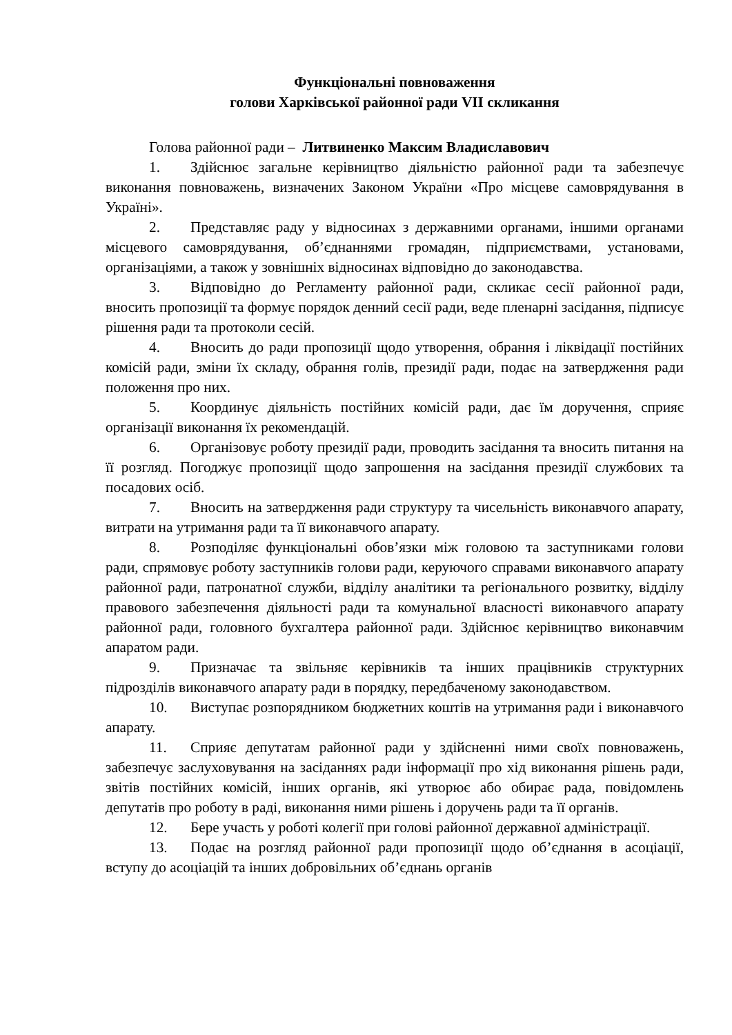Функціональні повноваження
голови Харківської районної ради VII скликання
Голова районної ради – Литвиненко Максим Владиславович
1. Здійснює загальне керівництво діяльністю районної ради та забезпечує виконання повноважень, визначених Законом України «Про місцеве самоврядування в Україні».
2. Представляє раду у відносинах з державними органами, іншими органами місцевого самоврядування, об’єднаннями громадян, підприємствами, установами, організаціями, а також у зовнішніх відносинах відповідно до законодавства.
3. Відповідно до Регламенту районної ради, скликає сесії районної ради, вносить пропозиції та формує порядок денний сесії ради, веде пленарні засідання, підписує рішення ради та протоколи сесій.
4. Вносить до ради пропозиції щодо утворення, обрання і ліквідації постійних комісій ради, зміни їх складу, обрання голів, президії ради, подає на затвердження ради положення про них.
5. Координує діяльність постійних комісій ради, дає їм доручення, сприяє організації виконання їх рекомендацій.
6. Організовує роботу президії ради, проводить засідання та вносить питання на її розгляд. Погоджує пропозиції щодо запрошення на засідання президії службових та посадових осіб.
7. Вносить на затвердження ради структуру та чисельність виконавчого апарату, витрати на утримання ради та її виконавчого апарату.
8. Розподіляє функціональні обов’язки між головою та заступниками голови ради, спрямовує роботу заступників голови ради, керуючого справами виконавчого апарату районної ради, патронатної служби, відділу аналітики та регіонального розвитку, відділу правового забезпечення діяльності ради та комунальної власності виконавчого апарату районної ради, головного бухгалтера районної ради. Здійснює керівництво виконавчим апаратом ради.
9. Призначає та звільняє керівників та інших працівників структурних підрозділів виконавчого апарату ради в порядку, передбаченому законодавством.
10. Виступає розпорядником бюджетних коштів на утримання ради і виконавчого апарату.
11. Сприяє депутатам районної ради у здійсненні ними своїх повноважень, забезпечує заслуховування на засіданнях ради інформації про хід виконання рішень ради, звітів постійних комісій, інших органів, які утворює або обирає рада, повідомлень депутатів про роботу в раді, виконання ними рішень і доручень ради та її органів.
12. Бере участь у роботі колегії при голові районної державної адміністрації.
13. Подає на розгляд районної ради пропозиції щодо об’єднання в асоціації, вступу до асоціацій та інших добровільних об’єднань органів